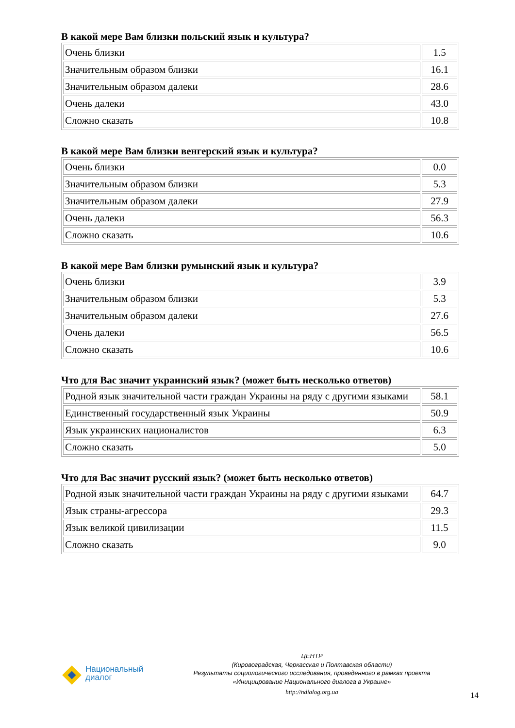В какой мере Вам близки польский язык и культура?
| Очень близки | 1.5 |
| Значительным образом близки | 16.1 |
| Значительным образом далеки | 28.6 |
| Очень далеки | 43.0 |
| Сложно сказать | 10.8 |
В какой мере Вам близки венгерский язык и культура?
| Очень близки | 0.0 |
| Значительным образом близки | 5.3 |
| Значительным образом далеки | 27.9 |
| Очень далеки | 56.3 |
| Сложно сказать | 10.6 |
В какой мере Вам близки румынский язык и культура?
| Очень близки | 3.9 |
| Значительным образом близки | 5.3 |
| Значительным образом далеки | 27.6 |
| Очень далеки | 56.5 |
| Сложно сказать | 10.6 |
Что для Вас значит украинский язык? (может быть несколько ответов)
| Родной язык значительной части граждан Украины на ряду с другими языками | 58.1 |
| Единственный государственный язык Украины | 50.9 |
| Язык украинских националистов | 6.3 |
| Сложно сказать | 5.0 |
Что для Вас значит русский язык? (может быть несколько ответов)
| Родной язык значительной части граждан Украины на ряду с другими языками | 64.7 |
| Язык страны-агрессора | 29.3 |
| Язык великой цивилизации | 11.5 |
| Сложно сказать | 9.0 |
Национальный
диалог
ЦЕНТР
(Кировоградская, Черкасская и Полтавская области)
Результаты социологического исследования, проведенного в рамках проекта
«Инициирование Национального диалога в Украине»
http://ndialog.org.ua
14